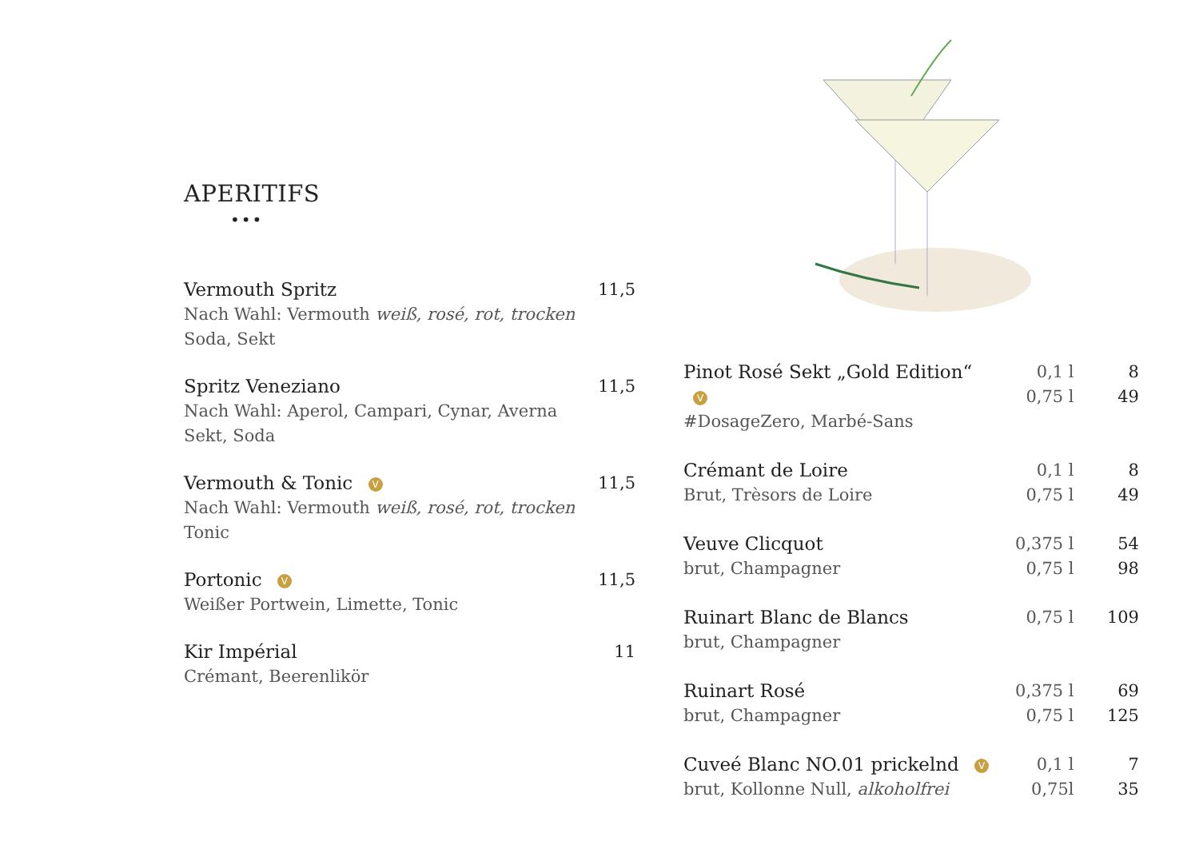APERITIFS
•••
Vermouth Spritz
Nach Wahl: Vermouth weiß, rosé, rot, trocken
Soda, Sekt
11,5
Spritz Veneziano
Nach Wahl: Aperol, Campari, Cynar, Averna
Sekt, Soda
11,5
Vermouth & Tonic V
Nach Wahl: Vermouth weiß, rosé, rot, trocken
Tonic
11,5
Portonic V
Weißer Portwein, Limette, Tonic
11,5
Kir Impérial
Crémant, Beerenlikör
11
Pinot Rosé Sekt „Gold Edition“ V
#DosageZero, Marbé-Sans
0,1 l
0,75 l
8
49
Crémant de Loire
Brut, Trèsors de Loire
0,1 l
0,75 l
8
49
Veuve Clicquot
brut, Champagner
0,375 l
0,75 l
54
98
Ruinart Blanc de Blancs
brut, Champagner
0,75 l 109
Ruinart Rosé
brut, Champagner
0,375 l
0,75 l
69
125
Cuveé Blanc NO.01 prickelnd V
brut, Kollonne Null, alkoholfrei
0,1 l
0,75l
7
35